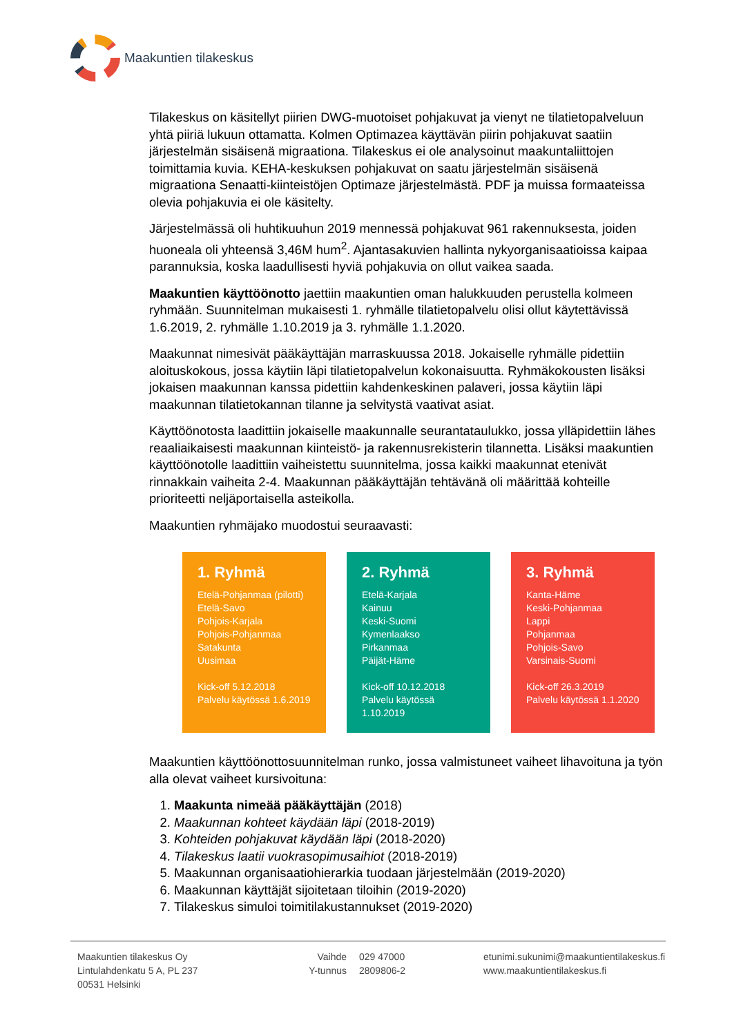Maakuntien tilakeskus
Tilakeskus on käsitellyt piirien DWG-muotoiset pohjakuvat ja vienyt ne tilatietopalveluun yhtä piiriä lukuun ottamatta. Kolmen Optimazea käyttävän piirin pohjakuvat saatiin järjestelmän sisäisenä migraationa. Tilakeskus ei ole analysoinut maakuntaliittojen toimittamia kuvia. KEHA-keskuksen pohjakuvat on saatu järjestelmän sisäisenä migraationa Senaatti-kiinteistöjen Optimaze järjestelmästä. PDF ja muissa formaateissa olevia pohjakuvia ei ole käsitelty.
Järjestelmässä oli huhtikuuhun 2019 mennessä pohjakuvat 961 rakennuksesta, joiden huoneala oli yhteensä 3,46M hum<sup>2</sup>. Ajantasakuvien hallinta nykyorganisaatioissa kaipaa parannuksia, koska laadullisesti hyviä pohjakuvia on ollut vaikea saada.
Maakuntien käyttöönotto jaettiin maakuntien oman halukkuuden perustella kolmeen ryhmään. Suunnitelman mukaisesti 1. ryhmälle tilatietopalvelu olisi ollut käytettävissä 1.6.2019, 2. ryhmälle 1.10.2019 ja 3. ryhmälle 1.1.2020.
Maakunnat nimesivät pääkäyttäjän marraskuussa 2018. Jokaiselle ryhmälle pidettiin aloituskokous, jossa käytiin läpi tilatietopalvelun kokonaisuutta. Ryhmäkokousten lisäksi jokaisen maakunnan kanssa pidettiin kahdenkeskinen palaveri, jossa käytiin läpi maakunnan tilatietokannan tilanne ja selvitystä vaativat asiat.
Käyttöönotosta laadittiin jokaiselle maakunnalle seurantataulukko, jossa ylläpidettiin lähes reaaliaikaisesti maakunnan kiinteistö- ja rakennusrekisterin tilannetta. Lisäksi maakuntien käyttöönotolle laadittiin vaiheistettu suunnitelma, jossa kaikki maakunnat etenivät rinnakkain vaiheita 2-4. Maakunnan pääkäyttäjän tehtävänä oli määrittää kohteille prioriteetti neljäportaisella asteikolla.
Maakuntien ryhmäjako muodostui seuraavasti:
1. Ryhmä
Etelä-Pohjanmaa (pilotti)
Etelä-Savo
Pohjois-Karjala
Pohjois-Pohjanmaa
Satakunta
Uusimaa
Kick-off 5.12.2018
Palvelu käytössä 1.6.2019
2. Ryhmä
Etelä-Karjala
Kainuu
Keski-Suomi
Kymenlaakso
Pirkanmaa
Päijät-Häme
Kick-off 10.12.2018
Palvelu käytössä 1.10.2019
3. Ryhmä
Kanta-Häme
Keski-Pohjanmaa
Lappi
Pohjanmaa
Pohjois-Savo
Varsinais-Suomi
Kick-off 26.3.2019
Palvelu käytössä 1.1.2020
Maakuntien käyttöönottosuunnitelman runko, jossa valmistuneet vaiheet lihavoituna ja työn alla olevat vaiheet kursivoituna:
1. Maakunta nimeää pääkäyttäjän (2018)
2. Maakunnan kohteet käydään läpi (2018-2019)
3. Kohteiden pohjakuvat käydään läpi (2018-2020)
4. Tilakeskus laatii vuokrasopimusaihiot (2018-2019)
5. Maakunnan organisaatiohierarkia tuodaan järjestelmään (2019-2020)
6. Maakunnan käyttäjät sijoitetaan tiloihin (2019-2020)
7. Tilakeskus simuloi toimitilakustannukset (2019-2020)
Maakuntien tilakeskus Oy
Lintulahdenkatu 5 A, PL 237
00531 Helsinki
Vaihde
Y-tunnus
029 47000
2809806-2
etunimi.sukunimi@maakuntientilakeskus.fi
www.maakuntientilakeskus.fi